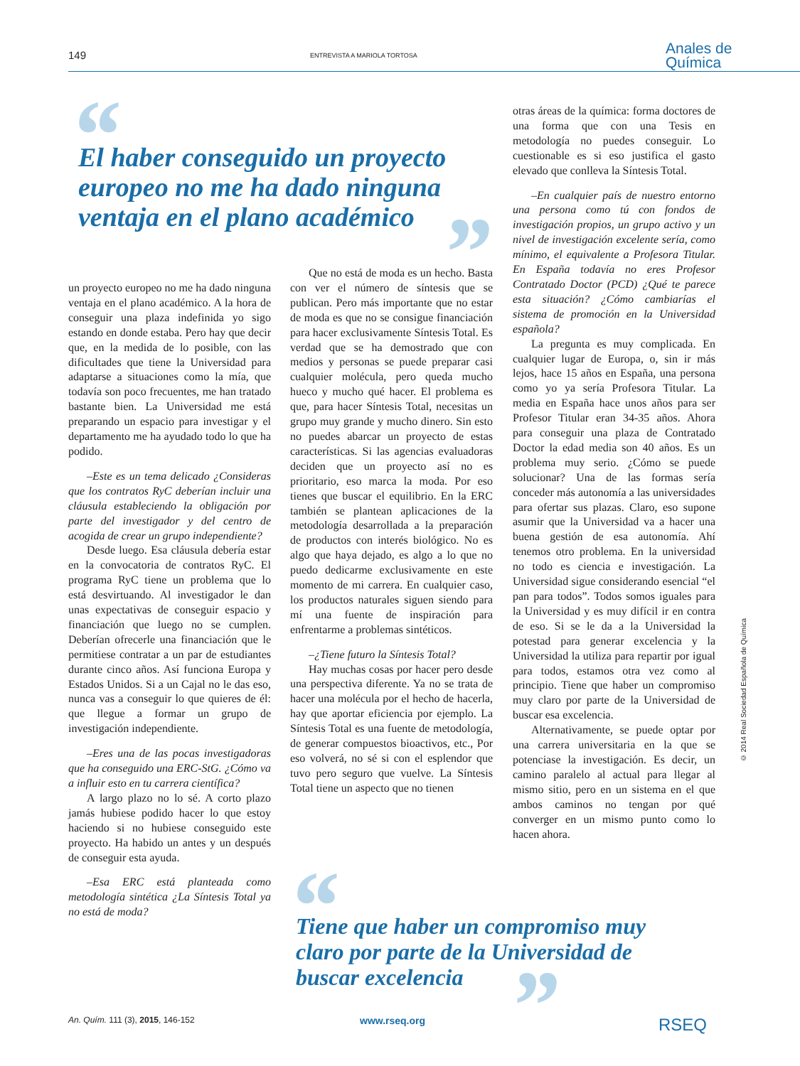149 ENTREVISTA A MARIOLA TORTOSA Anales de
Química
“
El haber conseguido un proyecto europeo no me ha dado ninguna ventaja en el plano académico
”
un proyecto europeo no me ha dado ninguna ventaja en el plano académico. A la hora de conseguir una plaza indefinida yo sigo estando en donde estaba. Pero hay que decir que, en la medida de lo posible, con las dificultades que tiene la Universidad para adaptarse a situaciones como la mía, que todavía son poco frecuentes, me han tratado bastante bien. La Universidad me está preparando un espacio para investigar y el departamento me ha ayudado todo lo que ha podido.
–Este es un tema delicado ¿Consideras que los contratos RyC deberían incluir una cláusula estableciendo la obligación por parte del investigador y del centro de acogida de crear un grupo independiente?
Desde luego. Esa cláusula debería estar en la convocatoria de contratos RyC. El programa RyC tiene un problema que lo está desvirtuando. Al investigador le dan unas expectativas de conseguir espacio y financiación que luego no se cumplen. Deberían ofrecerle una financiación que le permitiese contratar a un par de estudiantes durante cinco años. Así funciona Europa y Estados Unidos. Si a un Cajal no le das eso, nunca vas a conseguir lo que quieres de él: que llegue a formar un grupo de investigación independiente.
–Eres una de las pocas investigadoras que ha conseguido una ERC-StG. ¿Cómo va a influir esto en tu carrera científica?
A largo plazo no lo sé. A corto plazo jamás hubiese podido hacer lo que estoy haciendo si no hubiese conseguido este proyecto. Ha habido un antes y un después de conseguir esta ayuda.
–Esa ERC está planteada como metodología sintética ¿La Síntesis Total ya no está de moda?
Que no está de moda es un hecho. Basta con ver el número de síntesis que se publican. Pero más importante que no estar de moda es que no se consigue financiación para hacer exclusivamente Síntesis Total. Es verdad que se ha demostrado que con medios y personas se puede preparar casi cualquier molécula, pero queda mucho hueco y mucho qué hacer. El problema es que, para hacer Síntesis Total, necesitas un grupo muy grande y mucho dinero. Sin esto no puedes abarcar un proyecto de estas características. Si las agencias evaluadoras deciden que un proyecto así no es prioritario, eso marca la moda. Por eso tienes que buscar el equilibrio. En la ERC también se plantean aplicaciones de la metodología desarrollada a la preparación de productos con interés biológico. No es algo que haya dejado, es algo a lo que no puedo dedicarme exclusivamente en este momento de mi carrera. En cualquier caso, los productos naturales siguen siendo para mí una fuente de inspiración para enfrentarme a problemas sintéticos.
–¿Tiene futuro la Síntesis Total?
Hay muchas cosas por hacer pero desde una perspectiva diferente. Ya no se trata de hacer una molécula por el hecho de hacerla, hay que aportar eficiencia por ejemplo. La Síntesis Total es una fuente de metodología, de generar compuestos bioactivos, etc., Por eso volverá, no sé si con el esplendor que tuvo pero seguro que vuelve. La Síntesis Total tiene un aspecto que no tienen
otras áreas de la química: forma doctores de una forma que con una Tesis en metodología no puedes conseguir. Lo cuestionable es si eso justifica el gasto elevado que conlleva la Síntesis Total.
–En cualquier país de nuestro entorno una persona como tú con fondos de investigación propios, un grupo activo y un nivel de investigación excelente sería, como mínimo, el equivalente a Profesora Titular. En España todavía no eres Profesor Contratado Doctor (PCD) ¿Qué te parece esta situación? ¿Cómo cambiarías el sistema de promoción en la Universidad española?
La pregunta es muy complicada. En cualquier lugar de Europa, o, sin ir más lejos, hace 15 años en España, una persona como yo ya sería Profesora Titular. La media en España hace unos años para ser Profesor Titular eran 34-35 años. Ahora para conseguir una plaza de Contratado Doctor la edad media son 40 años. Es un problema muy serio. ¿Cómo se puede solucionar? Una de las formas sería conceder más autonomía a las universidades para ofertar sus plazas. Claro, eso supone asumir que la Universidad va a hacer una buena gestión de esa autonomía. Ahí tenemos otro problema. En la universidad no todo es ciencia e investigación. La Universidad sigue considerando esencial “el pan para todos”. Todos somos iguales para la Universidad y es muy difícil ir en contra de eso. Si se le da a la Universidad la potestad para generar excelencia y la Universidad la utiliza para repartir por igual para todos, estamos otra vez como al principio. Tiene que haber un compromiso muy claro por parte de la Universidad de buscar esa excelencia.
Alternativamente, se puede optar por una carrera universitaria en la que se potenciase la investigación. Es decir, un camino paralelo al actual para llegar al mismo sitio, pero en un sistema en el que ambos caminos no tengan por qué converger en un mismo punto como lo hacen ahora.
© 2014 Real Sociedad Española de Química
“
Tiene que haber un compromiso muy claro por parte de la Universidad de buscar excelencia
”
An. Quím. 111 (3), 2015, 146-152 www.rseq.org RSEQ